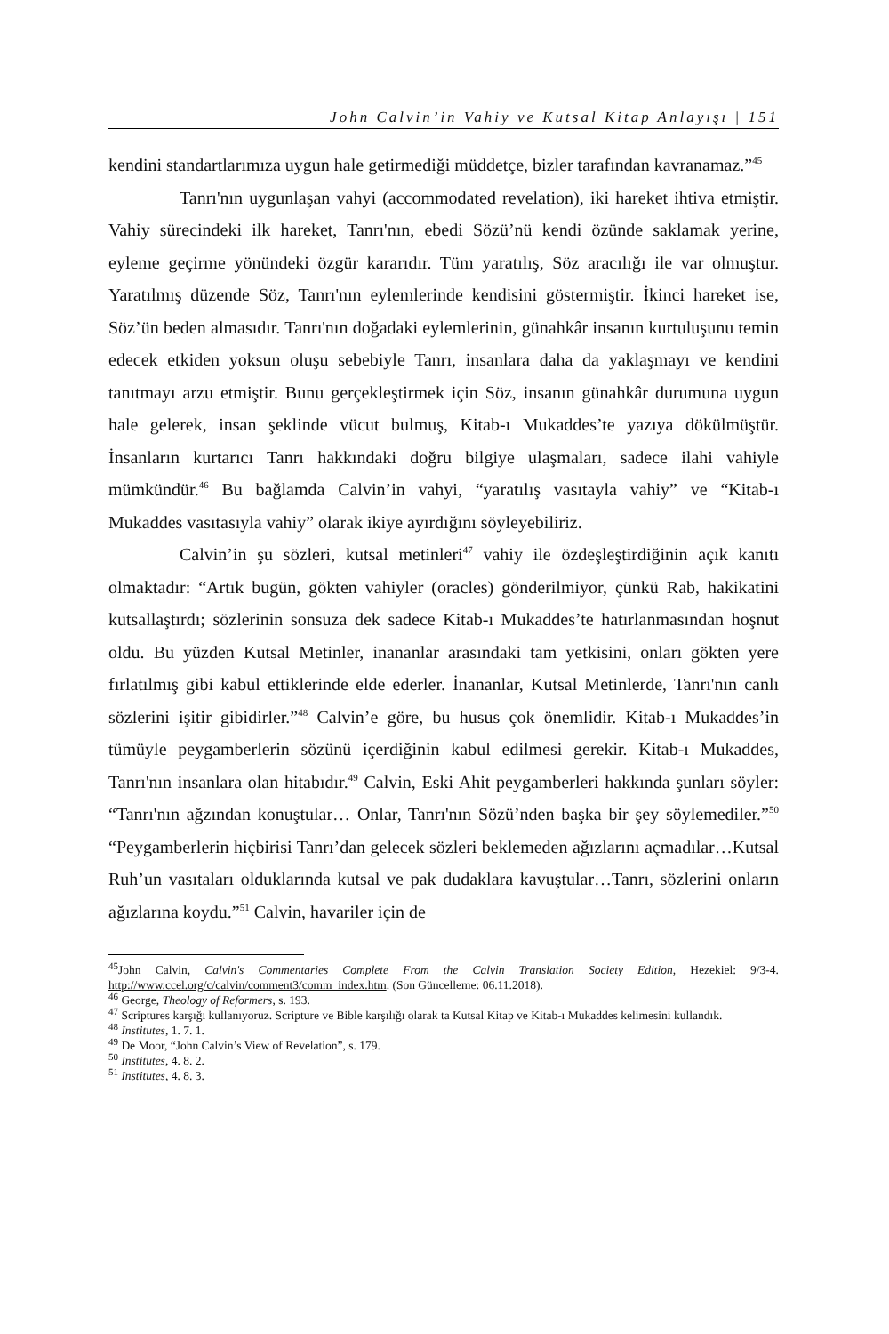John Calvin’in Vahiy ve Kutsal Kitap Anlayışı | 151
kendini standartlarımıza uygun hale getirmediği müddetçe, bizler tarafından kavranamaz.”<sup>45</sup>
Tanrı'nın uygunlaşan vahyi (accommodated revelation), iki hareket ihtiva etmiştir. Vahiy sürecindeki ilk hareket, Tanrı'nın, ebedi Sözü’nü kendi özünde saklamak yerine, eyleme geçirme yönündeki özgür kararıdır. Tüm yaratılış, Söz aracılığı ile var olmuştur. Yaratılmış düzende Söz, Tanrı'nın eylemlerinde kendisini göstermiştir. İkinci hareket ise, Söz’ün beden almasıdır. Tanrı'nın doğadaki eylemlerinin, günahkâr insanın kurtuluşunu temin edecek etkiden yoksun oluşu sebebiyle Tanrı, insanlara daha da yaklaşmayı ve kendini tanıtmayı arzu etmiştir. Bunu gerçekleştirmek için Söz, insanın günahkâr durumuna uygun hale gelerek, insan şeklinde vücut bulmuş, Kitab-ı Mukaddes’te yazıya dökülmüştür. İnsanların kurtarıcı Tanrı hakkındaki doğru bilgiye ulaşmaları, sadece ilahi vahiyle mümkündür.<sup>46</sup> Bu bağlamda Calvin’in vahyi, “yaratılış vasıtayla vahiy” ve “Kitab-ı Mukaddes vasıtasıyla vahiy” olarak ikiye ayırdığını söyleyebiliriz.
Calvin’in şu sözleri, kutsal metinleri<sup>47</sup> vahiy ile özdeşleştirdiğinin açık kanıtı olmaktadır: “Artık bugün, gökten vahiyler (oracles) gönderilmiyor, çünkü Rab, hakikatini kutsallaştırdı; sözlerinin sonsuza dek sadece Kitab-ı Mukaddes’te hatırlanmasından hoşnut oldu. Bu yüzden Kutsal Metinler, inananlar arasındaki tam yetkisini, onları gökten yere fırlatılmış gibi kabul ettiklerinde elde ederler. İnananlar, Kutsal Metinlerde, Tanrı'nın canlı sözlerini işitir gibidirler.”<sup>48</sup> Calvin’e göre, bu husus çok önemlidir. Kitab-ı Mukaddes’in tümüyle peygamberlerin sözünü içerdiğinin kabul edilmesi gerekir. Kitab-ı Mukaddes, Tanrı'nın insanlara olan hitabıdır.<sup>49</sup> Calvin, Eski Ahit peygamberleri hakkında şunları söyler: “Tanrı'nın ağzından konuştular… Onlar, Tanrı'nın Sözü’nden başka bir şey söylemediler.”<sup>50</sup> “Peygamberlerin hiçbirisi Tanrı’dan gelecek sözleri beklemeden ağızlarını açmadılar…Kutsal Ruh’un vasıtaları olduklarında kutsal ve pak dudaklara kavuştular…Tanrı, sözlerini onların ağızlarına koydu.”<sup>51</sup> Calvin, havariler için de
<sup>45</sup> John Calvin, Calvin's Commentaries Complete From the Calvin Translation Society Edition, Hezekiel: 9/3-4. http://www.ccel.org/c/calvin/comment3/comm_index.htm. (Son Güncelleme: 06.11.2018).
<sup>46</sup> George, Theology of Reformers, s. 193.
<sup>47</sup> Scriptures karşığı kullanıyoruz. Scripture ve Bible karşılığı olarak ta Kutsal Kitap ve Kitab-ı Mukaddes kelimesini kullandık.
<sup>48</sup> Institutes, 1. 7. 1.
<sup>49</sup> De Moor, “John Calvin’s View of Revelation”, s. 179.
<sup>50</sup> Institutes, 4. 8. 2.
<sup>51</sup> Institutes, 4. 8. 3.